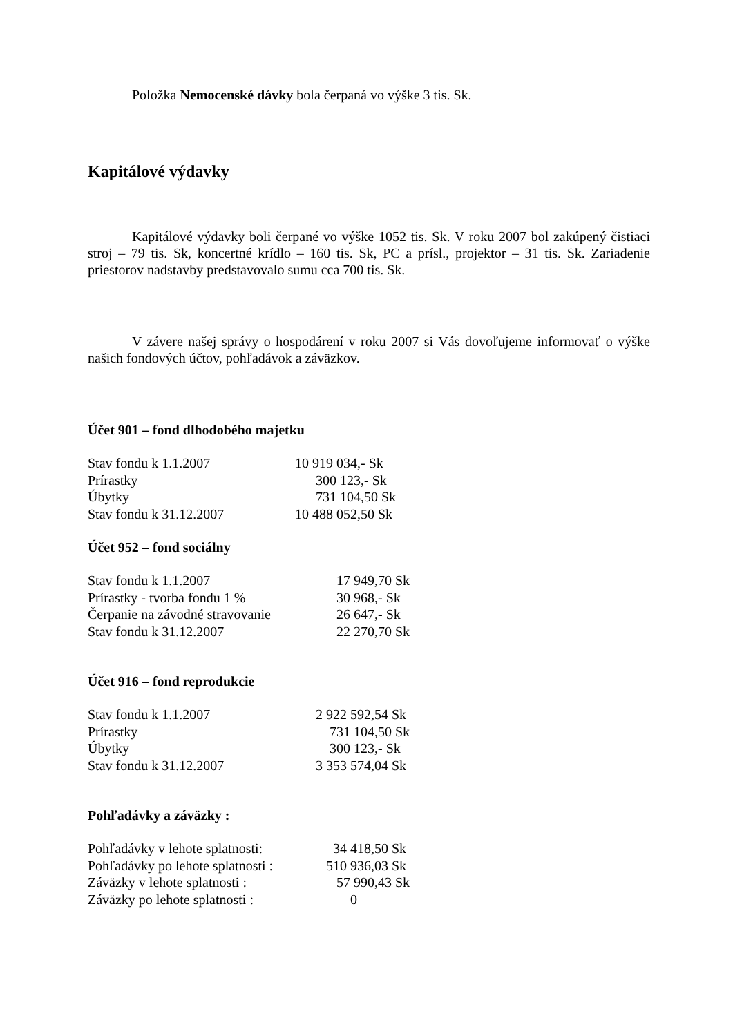Položka Nemocenské dávky bola čerpaná vo výške 3 tis. Sk.
Kapitálové výdavky
Kapitálové výdavky boli čerpané vo výške 1052 tis. Sk. V roku 2007 bol zakúpený čistiaci stroj – 79 tis. Sk, koncertné krídlo – 160 tis. Sk, PC a prísl., projektor – 31 tis. Sk. Zariadenie priestorov nadstavby predstavovalo sumu cca 700 tis. Sk.
V závere našej správy o hospodárení v roku 2007 si Vás dovoľujeme informovať o výške našich fondových účtov, pohľadávok a záväzkov.
Účet 901 – fond dlhodobého majetku
| Stav fondu k 1.1.2007 | 10 919 034,- Sk |
| Prírastky | 300 123,- Sk |
| Úbytky | 731 104,50 Sk |
| Stav fondu k 31.12.2007 | 10 488 052,50 Sk |
Účet 952 – fond sociálny
| Stav fondu k 1.1.2007 | 17 949,70 Sk |
| Prírastky - tvorba fondu 1 % | 30 968,- Sk |
| Čerpanie na závodné stravovanie | 26 647,- Sk |
| Stav fondu k 31.12.2007 | 22 270,70 Sk |
Účet 916 – fond reprodukcie
| Stav fondu k 1.1.2007 | 2 922 592,54 Sk |
| Prírastky | 731 104,50 Sk |
| Úbytky | 300 123,- Sk |
| Stav fondu k 31.12.2007 | 3 353 574,04 Sk |
Pohľadávky a záväzky :
| Pohľadávky v lehote splatnosti: | 34 418,50 Sk |
| Pohľadávky po lehote splatnosti : | 510 936,03 Sk |
| Záväzky v lehote splatnosti : | 57 990,43 Sk |
| Záväzky po lehote splatnosti : | 0 |